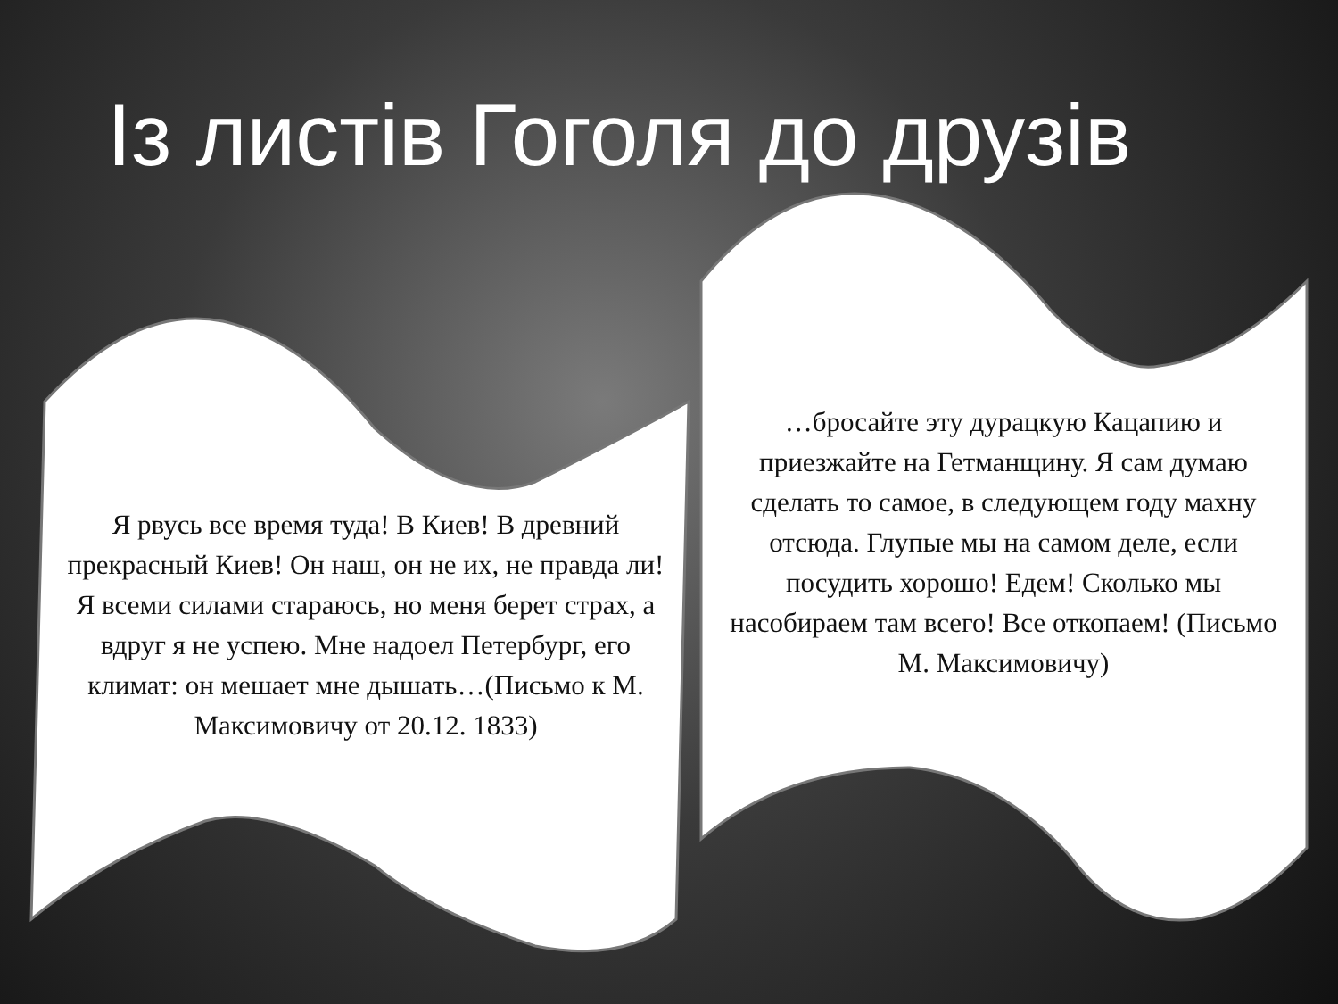Із листів Гоголя до друзів
Я рвусь все время туда! В Киев! В древний прекрасный Киев! Он наш, он не их, не правда ли! Я всеми силами стараюсь, но меня берет страх, а вдруг я не успею. Мне надоел Петербург, его климат: он мешает мне дышать…(Письмо к М. Максимовичу от 20.12. 1833)
…бросайте эту дурацкую Кацапию и приезжайте на Гетманщину. Я сам думаю сделать то самое, в следующем году махну отсюда. Глупые мы на самом деле, если посудить хорошо! Едем! Сколько мы насобираем там всего! Все откопаем! (Письмо М. Максимовичу)